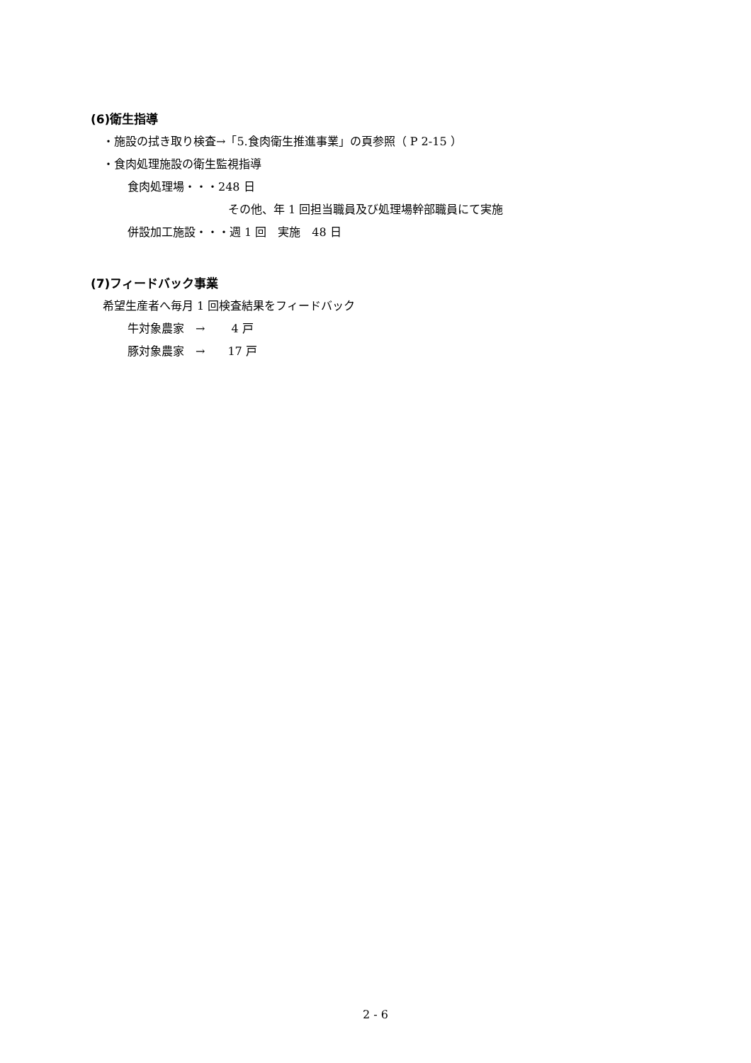(6)衛生指導
・施設の拭き取り検査→「5.食肉衛生推進事業」の頁参照（ P 2-15 ）
・食肉処理施設の衛生監視指導
食肉処理場・・・248 日
その他、年 1 回担当職員及び処理場幹部職員にて実施
併設加工施設・・・週 1 回　実施　48 日
(7)フィードバック事業
希望生産者へ毎月 1 回検査結果をフィードバック
牛対象農家　→　　 4 戸
豚対象農家　→　　17 戸
2 - 6